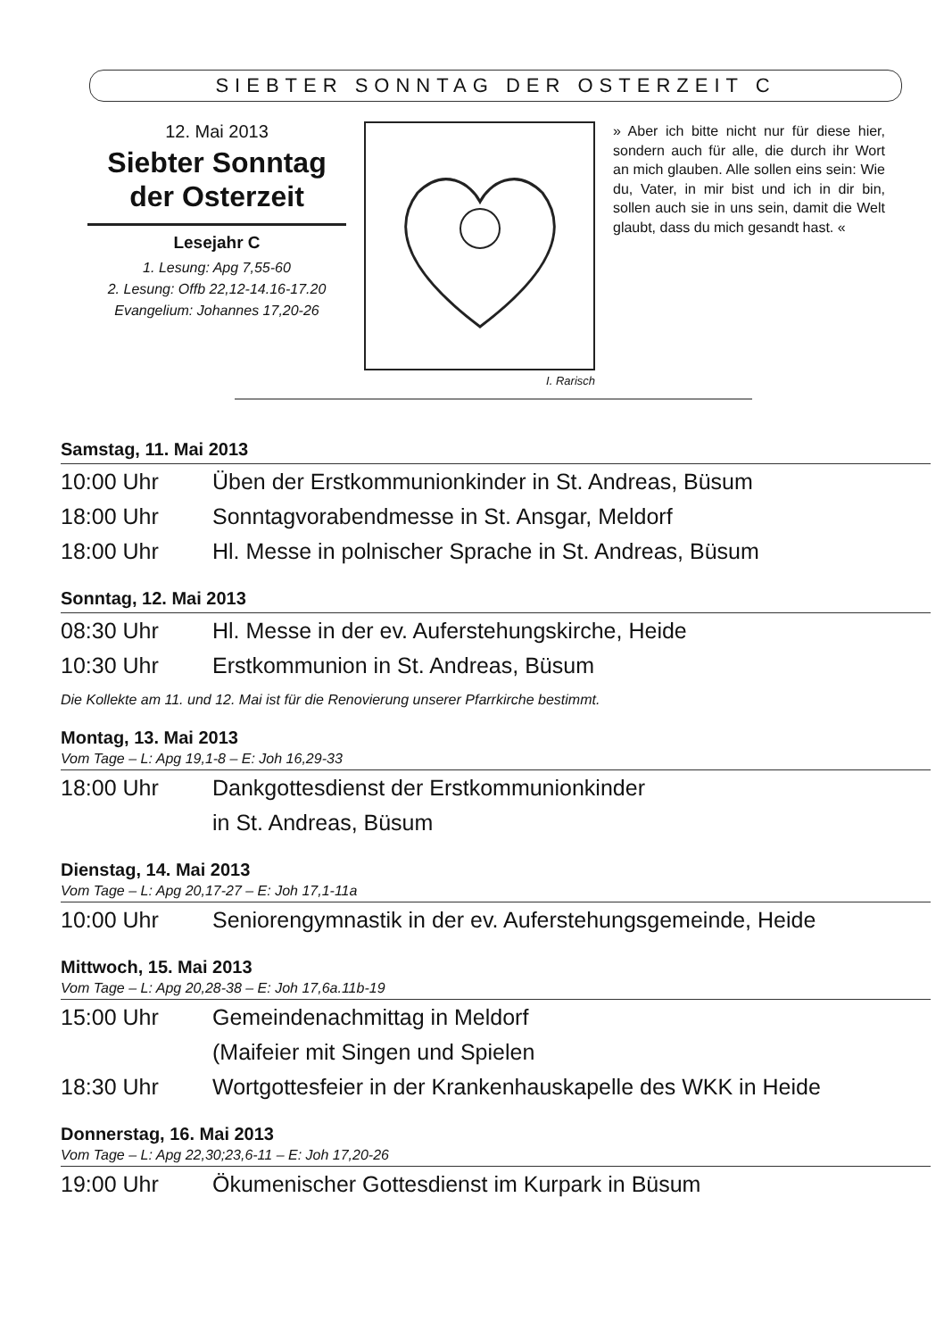SIEBTER SONNTAG DER OSTERZEIT C
12. Mai 2013
Siebter Sonntag der Osterzeit
Lesejahr C
1. Lesung: Apg 7,55-60
2. Lesung: Offb 22,12-14.16-17.20
Evangelium: Johannes 17,20-26
I. Rarisch
» Aber ich bitte nicht nur für diese hier, sondern auch für alle, die durch ihr Wort an mich glauben. Alle sollen eins sein: Wie du, Vater, in mir bist und ich in dir bin, sollen auch sie in uns sein, damit die Welt glaubt, dass du mich gesandt hast. «
Samstag, 11. Mai 2013
10:00 Uhr Üben der Erstkommunionkinder in St. Andreas, Büsum
18:00 Uhr Sonntagvorabendmesse in St. Ansgar, Meldorf
18:00 Uhr Hl. Messe in polnischer Sprache in St. Andreas, Büsum
Sonntag, 12. Mai 2013
08:30 Uhr Hl. Messe in der ev. Auferstehungskirche, Heide
10:30 Uhr Erstkommunion in St. Andreas, Büsum
Die Kollekte am 11. und 12. Mai ist für die Renovierung unserer Pfarrkirche bestimmt.
Montag, 13. Mai 2013
Vom Tage – L: Apg 19,1-8 – E: Joh 16,29-33
18:00 Uhr Dankgottesdienst der Erstkommunionkinder
in St. Andreas, Büsum
Dienstag, 14. Mai 2013
Vom Tage – L: Apg 20,17-27 – E: Joh 17,1-11a
10:00 Uhr Seniorengymnastik in der ev. Auferstehungsgemeinde, Heide
Mittwoch, 15. Mai 2013
Vom Tage – L: Apg 20,28-38 – E: Joh 17,6a.11b-19
15:00 Uhr Gemeindenachmittag in Meldorf
(Maifeier mit Singen und Spielen
18:30 Uhr Wortgottesfeier in der Krankenhauskapelle des WKK in Heide
Donnerstag, 16. Mai 2013
Vom Tage – L: Apg 22,30;23,6-11 – E: Joh 17,20-26
19:00 Uhr Ökumenischer Gottesdienst im Kurpark in Büsum